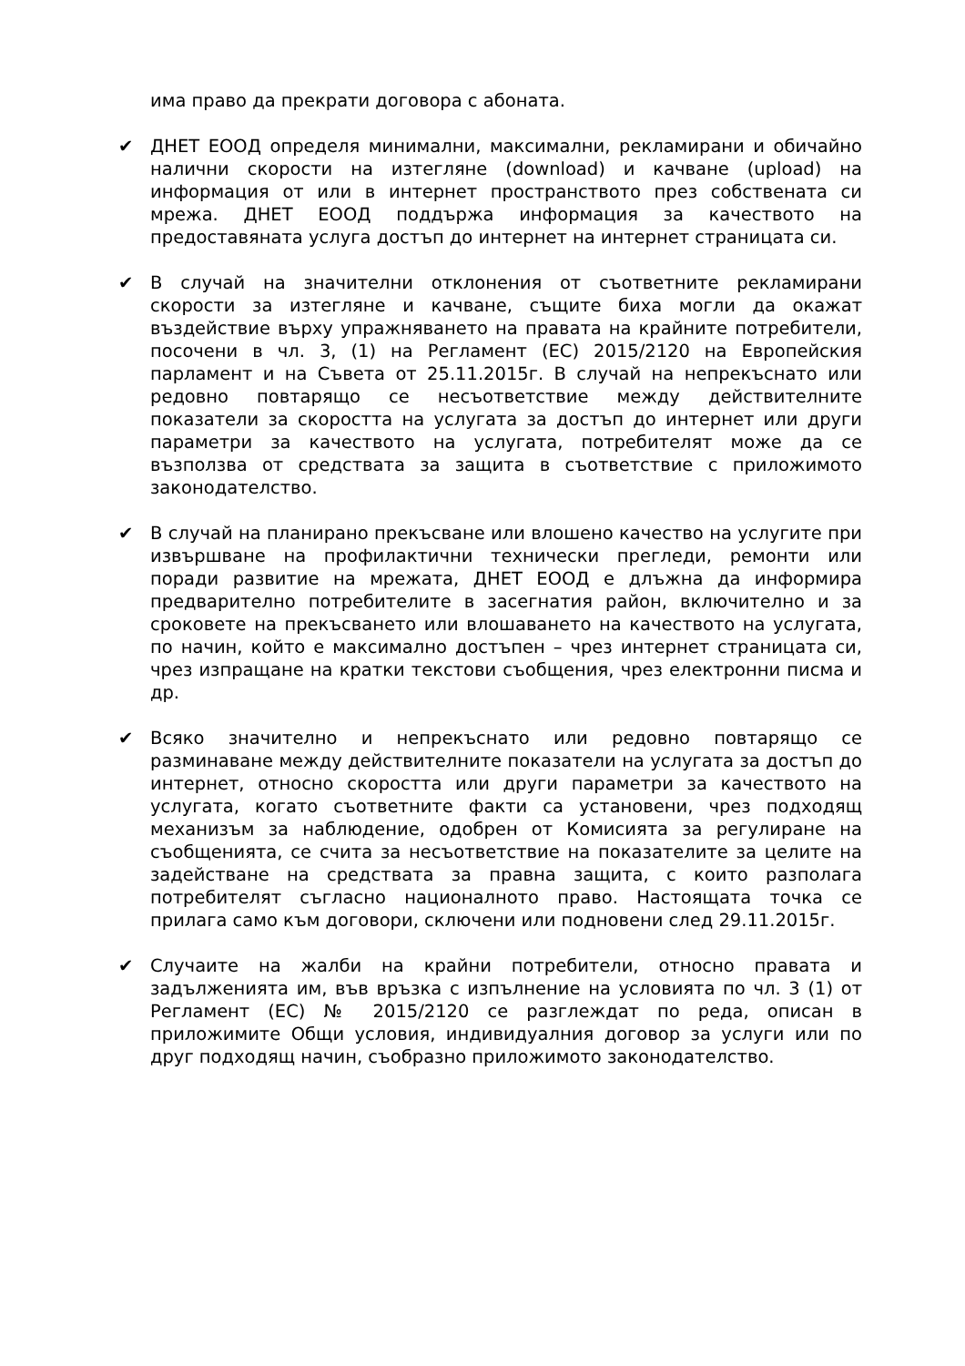има право да прекрати договора с абоната.
✔ ДНЕТ ЕООД определя минимални, максимални, рекламирани и обичайно налични скорости на изтегляне (download) и качване (upload) на информация от или в интернет пространството през собствената си мрежа. ДНЕТ ЕООД поддържа информация за качеството на предоставяната услуга достъп до интернет на интернет страницата си.
✔ В случай на значителни отклонения от съответните рекламирани скорости за изтегляне и качване, същите биха могли да окажат въздействие върху упражняването на правата на крайните потребители, посочени в чл. 3, (1) на Регламент (ЕС) 2015/2120 на Европейския парламент и на Съвета от 25.11.2015г. В случай на непрекъснато или редовно повтарящо се несъответствие между действителните показатели за скоростта на услугата за достъп до интернет или други параметри за качеството на услугата, потребителят може да се възползва от средствата за защита в съответствие с приложимото законодателство.
✔ В случай на планирано прекъсване или влошено качество на услугите при извършване на профилактични технически прегледи, ремонти или поради развитие на мрежата, ДНЕТ ЕООД е длъжна да информира предварително потребителите в засегнатия район, включително и за сроковете на прекъсването или влошаването на качеството на услугата, по начин, който е максимално достъпен – чрез интернет страницата си, чрез изпращане на кратки текстови съобщения, чрез електронни писма и др.
✔ Всяко значително и непрекъснато или редовно повтарящо се разминаване между действителните показатели на услугата за достъп до интернет, относно скоростта или други параметри за качеството на услугата, когато съответните факти са установени, чрез подходящ механизъм за наблюдение, одобрен от Комисията за регулиране на съобщенията, се счита за несъответствие на показателите за целите на задействане на средствата за правна защита, с които разполага потребителят съгласно националното право. Настоящата точка се прилага само към договори, сключени или подновени след 29.11.2015г.
✔ Случаите на жалби на крайни потребители, относно правата и задълженията им, във връзка с изпълнение на условията по чл. 3 (1) от Регламент (ЕС) № 2015/2120 се разглеждат по реда, описан в приложимите Общи условия, индивидуалния договор за услуги или по друг подходящ начин, съобразно приложимото законодателство.